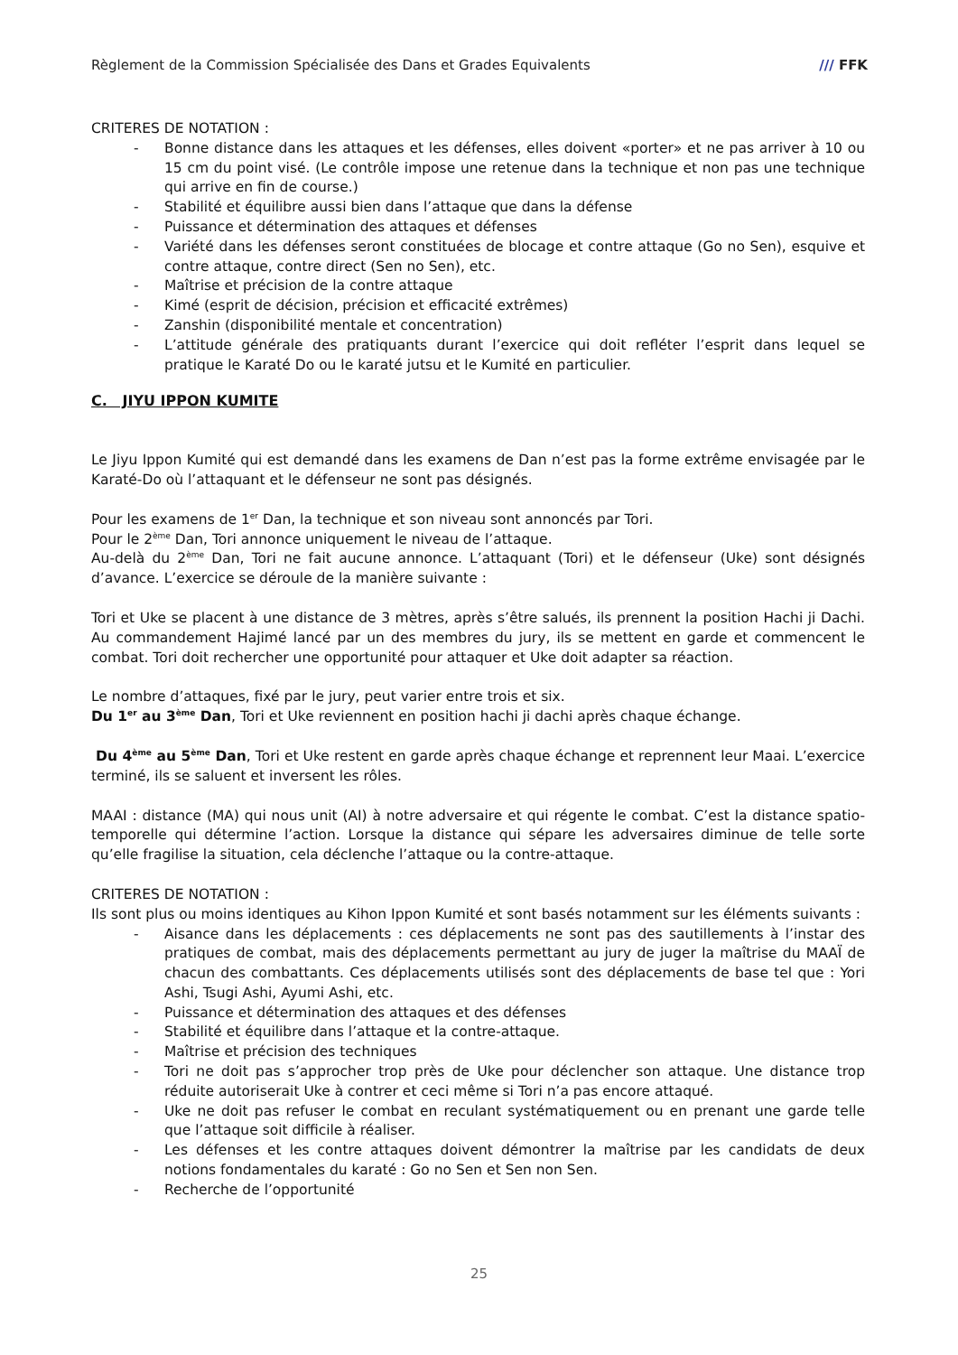Règlement de la Commission Spécialisée des Dans et Grades Equivalents /// FFK
CRITERES DE NOTATION :
- Bonne distance dans les attaques et les défenses, elles doivent «porter» et ne pas arriver à 10 ou 15 cm du point visé. (Le contrôle impose une retenue dans la technique et non pas une technique qui arrive en fin de course.)
- Stabilité et équilibre aussi bien dans l’attaque que dans la défense
- Puissance et détermination des attaques et défenses
- Variété dans les défenses seront constituées de blocage et contre attaque (Go no Sen), esquive et contre attaque, contre direct (Sen no Sen), etc.
- Maîtrise et précision de la contre attaque
- Kimé (esprit de décision, précision et efficacité extrêmes)
- Zanshin (disponibilité mentale et concentration)
- L’attitude générale des pratiquants durant l’exercice qui doit refléter l’esprit dans lequel se pratique le Karaté Do ou le karaté jutsu et le Kumité en particulier.
C. JIYU IPPON KUMITE
Le Jiyu Ippon Kumité qui est demandé dans les examens de Dan n’est pas la forme extrême envisagée par le Karaté-Do où l’attaquant et le défenseur ne sont pas désignés.
Pour les examens de 1<sup>er</sup> Dan, la technique et son niveau sont annoncés par Tori.
Pour le 2<sup>ème</sup> Dan, Tori annonce uniquement le niveau de l’attaque.
Au-delà du 2<sup>ème</sup> Dan, Tori ne fait aucune annonce. L’attaquant (Tori) et le défenseur (Uke) sont désignés d’avance. L’exercice se déroule de la manière suivante :
Tori et Uke se placent à une distance de 3 mètres, après s’être salués, ils prennent la position Hachi ji Dachi. Au commandement Hajimé lancé par un des membres du jury, ils se mettent en garde et commencent le combat. Tori doit rechercher une opportunité pour attaquer et Uke doit adapter sa réaction.
Le nombre d’attaques, fixé par le jury, peut varier entre trois et six.
Du 1<sup>er</sup> au 3<sup>ème</sup> Dan, Tori et Uke reviennent en position hachi ji dachi après chaque échange.
Du 4<sup>ème</sup> au 5<sup>ème</sup> Dan, Tori et Uke restent en garde après chaque échange et reprennent leur Maai. L’exercice terminé, ils se saluent et inversent les rôles.
MAAI : distance (MA) qui nous unit (AI) à notre adversaire et qui régente le combat. C’est la distance spatio-temporelle qui détermine l’action. Lorsque la distance qui sépare les adversaires diminue de telle sorte qu’elle fragilise la situation, cela déclenche l’attaque ou la contre-attaque.
CRITERES DE NOTATION :
Ils sont plus ou moins identiques au Kihon Ippon Kumité et sont basés notamment sur les éléments suivants :
- Aisance dans les déplacements : ces déplacements ne sont pas des sautillements à l’instar des pratiques de combat, mais des déplacements permettant au jury de juger la maîtrise du MAAÏ de chacun des combattants. Ces déplacements utilisés sont des déplacements de base tel que : Yori Ashi, Tsugi Ashi, Ayumi Ashi, etc.
- Puissance et détermination des attaques et des défenses
- Stabilité et équilibre dans l’attaque et la contre-attaque.
- Maîtrise et précision des techniques
- Tori ne doit pas s’approcher trop près de Uke pour déclencher son attaque. Une distance trop réduite autoriserait Uke à contrer et ceci même si Tori n’a pas encore attaqué.
- Uke ne doit pas refuser le combat en reculant systématiquement ou en prenant une garde telle que l’attaque soit difficile à réaliser.
- Les défenses et les contre attaques doivent démontrer la maîtrise par les candidats de deux notions fondamentales du karaté : Go no Sen et Sen non Sen.
- Recherche de l’opportunité
25